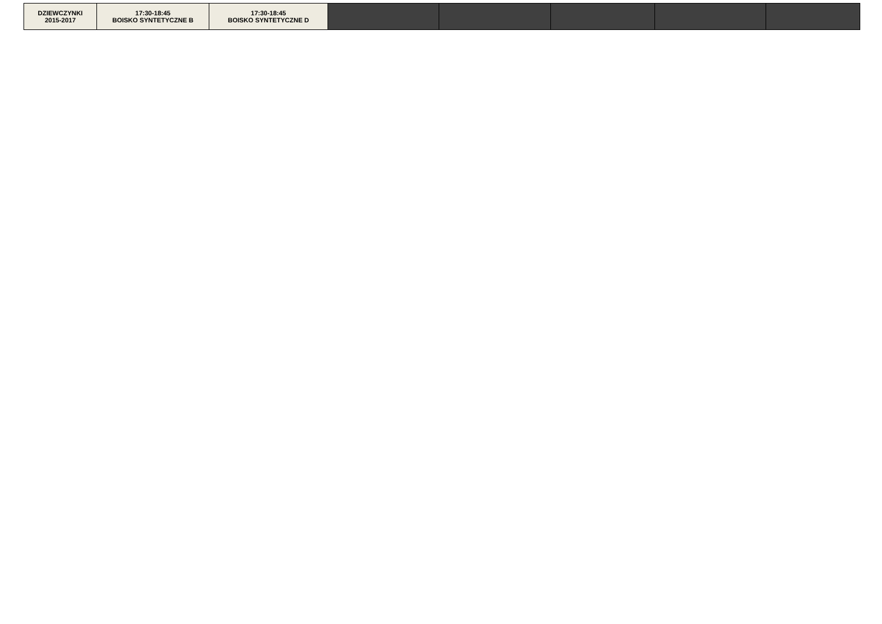| DZIEWCZYNKI 2015-2017 | 17:30-18:45 BOISKO SYNTETYCZNE B | 17:30-18:45 BOISKO SYNTETYCZNE D | | | | | |